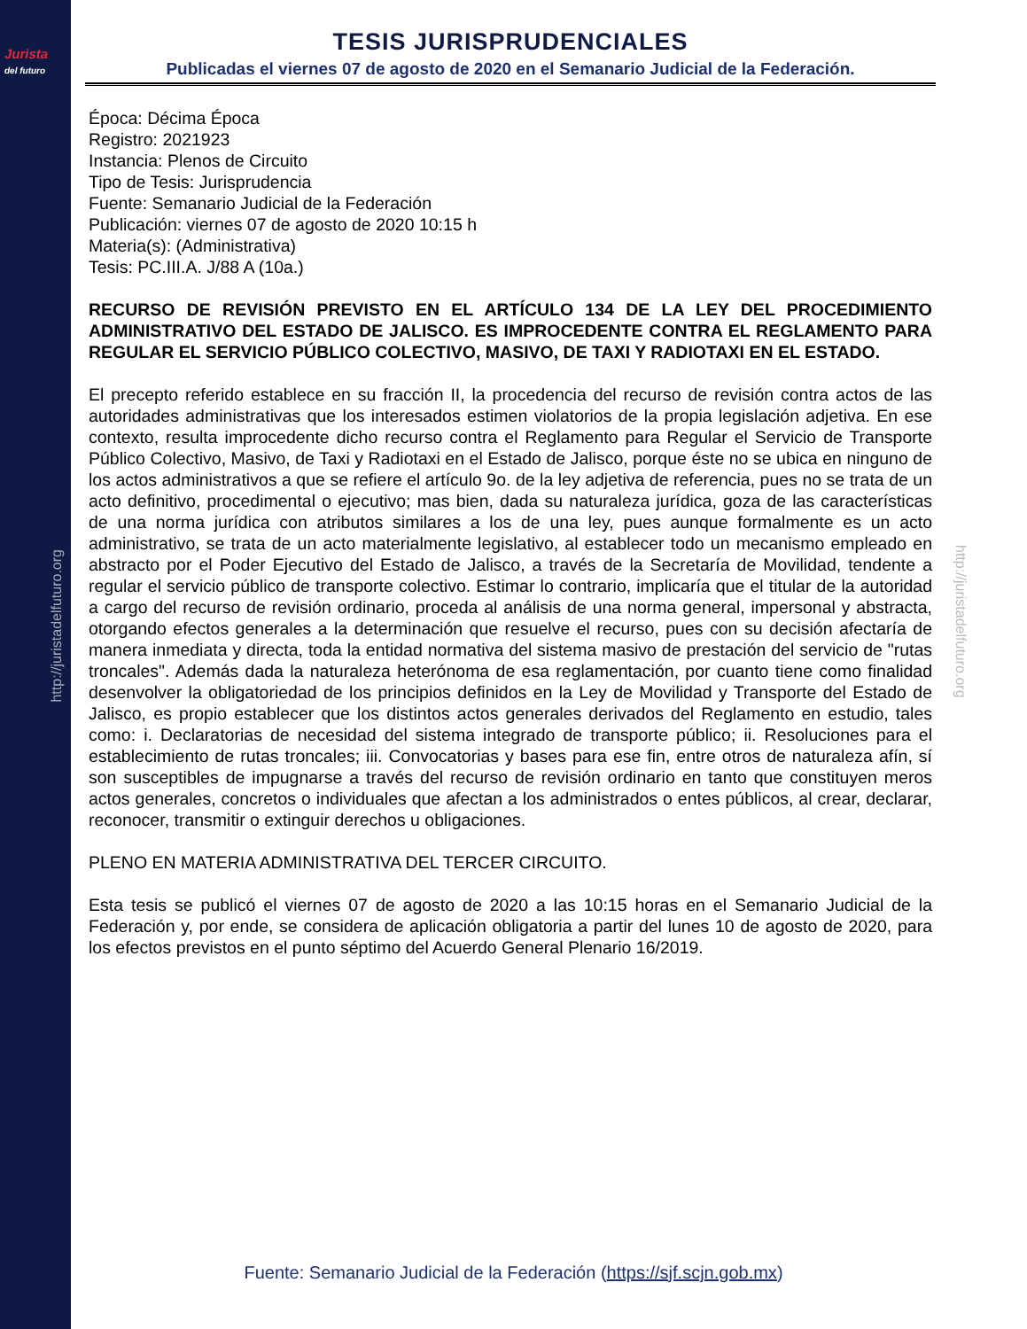Jurista
del futuro
http://juristadelfuturo.org
http://juristadelfuturo.org
TESIS JURISPRUDENCIALES
Publicadas el viernes 07 de agosto de 2020 en el Semanario Judicial de la Federación.
Época: Décima Época
Registro: 2021923
Instancia: Plenos de Circuito
Tipo de Tesis: Jurisprudencia
Fuente: Semanario Judicial de la Federación
Publicación: viernes 07 de agosto de 2020 10:15 h
Materia(s): (Administrativa)
Tesis: PC.III.A. J/88 A (10a.)
RECURSO DE REVISIÓN PREVISTO EN EL ARTÍCULO 134 DE LA LEY DEL PROCEDIMIENTO ADMINISTRATIVO DEL ESTADO DE JALISCO. ES IMPROCEDENTE CONTRA EL REGLAMENTO PARA REGULAR EL SERVICIO PÚBLICO COLECTIVO, MASIVO, DE TAXI Y RADIOTAXI EN EL ESTADO.
El precepto referido establece en su fracción II, la procedencia del recurso de revisión contra actos de las autoridades administrativas que los interesados estimen violatorios de la propia legislación adjetiva. En ese contexto, resulta improcedente dicho recurso contra el Reglamento para Regular el Servicio de Transporte Público Colectivo, Masivo, de Taxi y Radiotaxi en el Estado de Jalisco, porque éste no se ubica en ninguno de los actos administrativos a que se refiere el artículo 9o. de la ley adjetiva de referencia, pues no se trata de un acto definitivo, procedimental o ejecutivo; mas bien, dada su naturaleza jurídica, goza de las características de una norma jurídica con atributos similares a los de una ley, pues aunque formalmente es un acto administrativo, se trata de un acto materialmente legislativo, al establecer todo un mecanismo empleado en abstracto por el Poder Ejecutivo del Estado de Jalisco, a través de la Secretaría de Movilidad, tendente a regular el servicio público de transporte colectivo. Estimar lo contrario, implicaría que el titular de la autoridad a cargo del recurso de revisión ordinario, proceda al análisis de una norma general, impersonal y abstracta, otorgando efectos generales a la determinación que resuelve el recurso, pues con su decisión afectaría de manera inmediata y directa, toda la entidad normativa del sistema masivo de prestación del servicio de "rutas troncales". Además dada la naturaleza heterónoma de esa reglamentación, por cuanto tiene como finalidad desenvolver la obligatoriedad de los principios definidos en la Ley de Movilidad y Transporte del Estado de Jalisco, es propio establecer que los distintos actos generales derivados del Reglamento en estudio, tales como: i. Declaratorias de necesidad del sistema integrado de transporte público; ii. Resoluciones para el establecimiento de rutas troncales; iii. Convocatorias y bases para ese fin, entre otros de naturaleza afín, sí son susceptibles de impugnarse a través del recurso de revisión ordinario en tanto que constituyen meros actos generales, concretos o individuales que afectan a los administrados o entes públicos, al crear, declarar, reconocer, transmitir o extinguir derechos u obligaciones.
PLENO EN MATERIA ADMINISTRATIVA DEL TERCER CIRCUITO.
Esta tesis se publicó el viernes 07 de agosto de 2020 a las 10:15 horas en el Semanario Judicial de la Federación y, por ende, se considera de aplicación obligatoria a partir del lunes 10 de agosto de 2020, para los efectos previstos en el punto séptimo del Acuerdo General Plenario 16/2019.
Fuente: Semanario Judicial de la Federación (https://sjf.scjn.gob.mx)